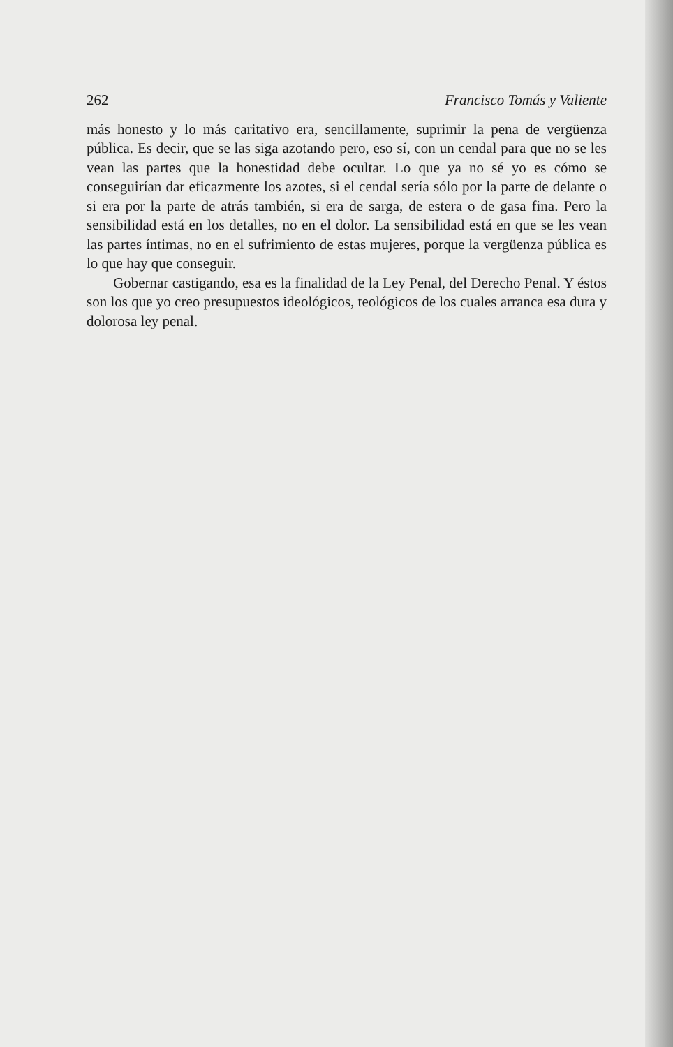262 Francisco Tomás y Valiente
más honesto y lo más caritativo era, sencillamente, suprimir la pena de vergüenza pública. Es decir, que se las siga azotando pero, eso sí, con un cendal para que no se les vean las partes que la honestidad debe ocultar. Lo que ya no sé yo es cómo se conseguirían dar eficazmente los azotes, si el cendal sería sólo por la parte de delante o si era por la parte de atrás también, si era de sarga, de estera o de gasa fina. Pero la sensibilidad está en los detalles, no en el dolor. La sensibilidad está en que se les vean las partes íntimas, no en el sufrimiento de estas mujeres, porque la vergüenza pública es lo que hay que conseguir.
Gobernar castigando, esa es la finalidad de la Ley Penal, del Derecho Penal. Y éstos son los que yo creo presupuestos ideológicos, teológicos de los cuales arranca esa dura y dolorosa ley penal.